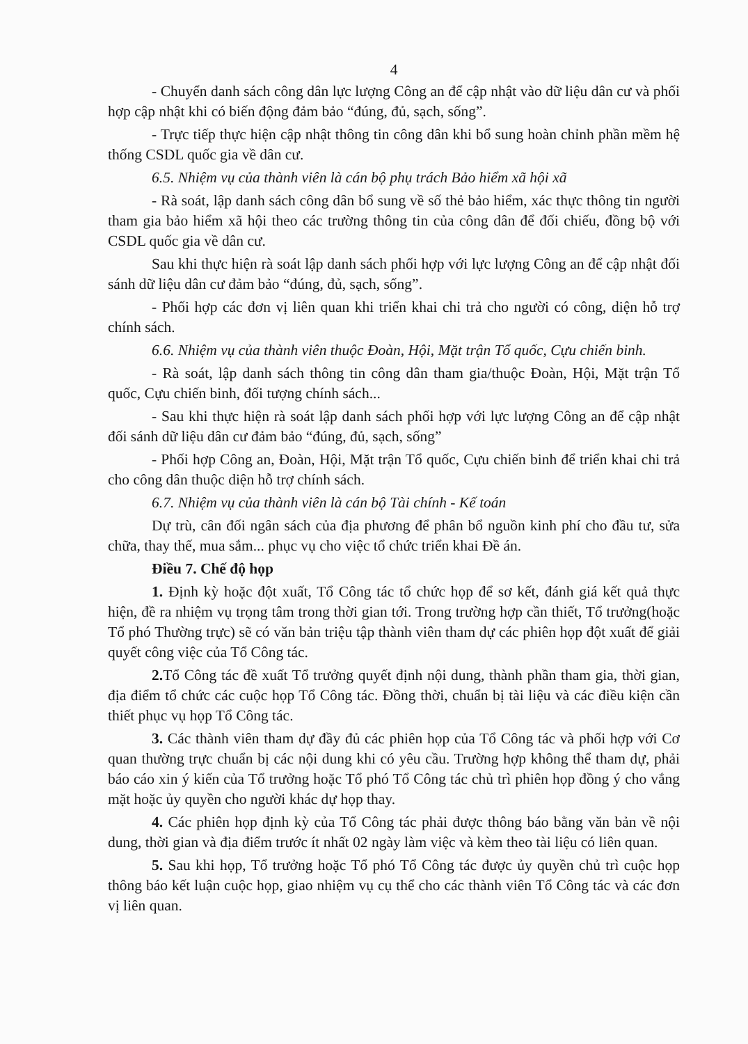4
- Chuyển danh sách công dân lực lượng Công an để cập nhật vào dữ liệu dân cư và phối hợp cập nhật khi có biến động đảm bảo “đúng, đủ, sạch, sống”.
- Trực tiếp thực hiện cập nhật thông tin công dân khi bổ sung hoàn chỉnh phần mềm hệ thống CSDL quốc gia về dân cư.
6.5. Nhiệm vụ của thành viên là cán bộ phụ trách Bảo hiểm xã hội xã
- Rà soát, lập danh sách công dân bổ sung về số thẻ bảo hiểm, xác thực thông tin người tham gia bảo hiểm xã hội theo các trường thông tin của công dân để đối chiếu, đồng bộ với CSDL quốc gia về dân cư.
Sau khi thực hiện rà soát lập danh sách phối hợp với lực lượng Công an để cập nhật đối sánh dữ liệu dân cư đảm bảo “đúng, đủ, sạch, sống”.
- Phối hợp các đơn vị liên quan khi triển khai chi trả cho người có công, diện hỗ trợ chính sách.
6.6. Nhiệm vụ của thành viên thuộc Đoàn, Hội, Mặt trận Tổ quốc, Cựu chiến binh.
- Rà soát, lập danh sách thông tin công dân tham gia/thuộc Đoàn, Hội, Mặt trận Tổ quốc, Cựu chiến binh, đối tượng chính sách...
- Sau khi thực hiện rà soát lập danh sách phối hợp với lực lượng Công an để cập nhật đối sánh dữ liệu dân cư đảm bảo “đúng, đủ, sạch, sống”
- Phối hợp Công an, Đoàn, Hội, Mặt trận Tổ quốc, Cựu chiến binh để triển khai chi trả cho công dân thuộc diện hỗ trợ chính sách.
6.7. Nhiệm vụ của thành viên là cán bộ Tài chính - Kế toán
Dự trù, cân đối ngân sách của địa phương để phân bổ nguồn kinh phí cho đầu tư, sửa chữa, thay thế, mua sắm... phục vụ cho việc tổ chức triển khai Đề án.
Điều 7. Chế độ họp
1. Định kỳ hoặc đột xuất, Tổ Công tác tổ chức họp để sơ kết, đánh giá kết quả thực hiện, đề ra nhiệm vụ trọng tâm trong thời gian tới. Trong trường hợp cần thiết, Tổ trưởng(hoặc Tổ phó Thường trực) sẽ có văn bản triệu tập thành viên tham dự các phiên họp đột xuất để giải quyết công việc của Tổ Công tác.
2. Tổ Công tác đề xuất Tổ trưởng quyết định nội dung, thành phần tham gia, thời gian, địa điểm tổ chức các cuộc họp Tổ Công tác. Đồng thời, chuẩn bị tài liệu và các điều kiện cần thiết phục vụ họp Tổ Công tác.
3. Các thành viên tham dự đầy đủ các phiên họp của Tổ Công tác và phối hợp với Cơ quan thường trực chuẩn bị các nội dung khi có yêu cầu. Trường hợp không thể tham dự, phải báo cáo xin ý kiến của Tổ trưởng hoặc Tổ phó Tổ Công tác chủ trì phiên họp đồng ý cho vắng mặt hoặc ủy quyền cho người khác dự họp thay.
4. Các phiên họp định kỳ của Tổ Công tác phải được thông báo bằng văn bản về nội dung, thời gian và địa điểm trước ít nhất 02 ngày làm việc và kèm theo tài liệu có liên quan.
5. Sau khi họp, Tổ trưởng hoặc Tổ phó Tổ Công tác được ủy quyền chủ trì cuộc họp thông báo kết luận cuộc họp, giao nhiệm vụ cụ thể cho các thành viên Tổ Công tác và các đơn vị liên quan.